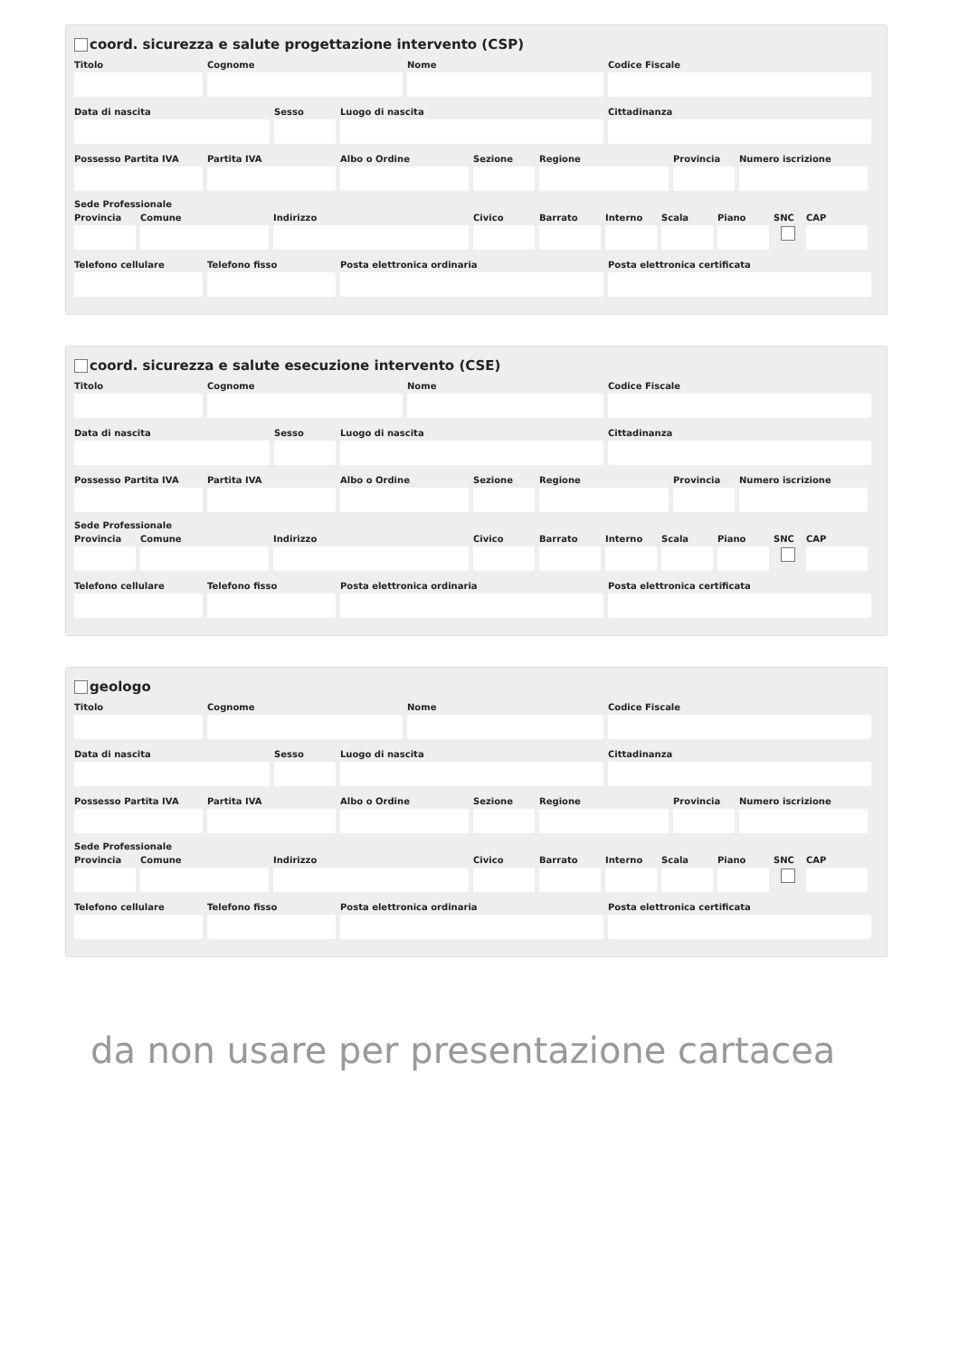coord. sicurezza e salute progettazione intervento (CSP)
Titolo Cognome Nome Codice Fiscale
Data di nascita Sesso Luogo di nascita Cittadinanza
Possesso Partita IVA
Partita IVA Albo o Ordine Sezione Regione Provincia
Numero iscrizione
Sede Professionale
Provincia
Comune Indirizzo Civico Barrato Interno
Scala Piano SNC CAP
Telefono cellulare
Telefono fisso Posta elettronica ordinaria Posta elettronica certificata
coord. sicurezza e salute esecuzione intervento (CSE)
Titolo Cognome Nome Codice Fiscale
Data di nascita Sesso Luogo di nascita Cittadinanza
Possesso Partita IVA
Partita IVA Albo o Ordine Sezione Regione Provincia
Numero iscrizione
Sede Professionale
Provincia
Comune Indirizzo Civico Barrato Interno
Scala Piano SNC CAP
Telefono cellulare
Telefono fisso Posta elettronica ordinaria Posta elettronica certificata
geologo
Titolo Cognome Nome Codice Fiscale
Data di nascita Sesso Luogo di nascita Cittadinanza
Possesso Partita IVA
Partita IVA Albo o Ordine Sezione Regione Provincia
Numero iscrizione
Sede Professionale
Provincia
Comune Indirizzo Civico Barrato Interno
Scala Piano SNC CAP
Telefono cellulare
Telefono fisso Posta elettronica ordinaria Posta elettronica certificata
da non usare per presentazione cartacea